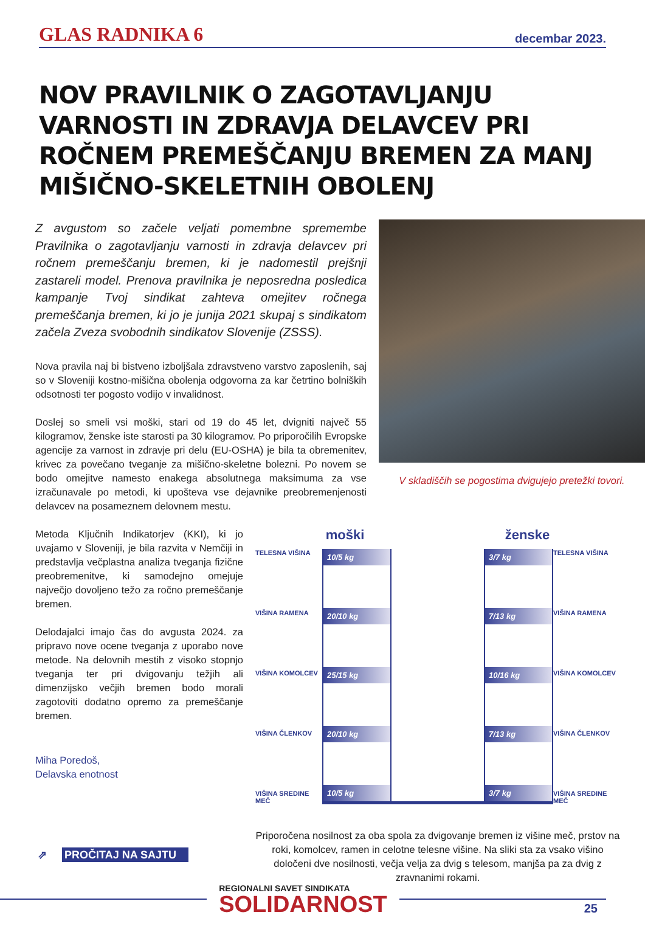GLAS RADNIKA 6 decembar 2023.
NOV PRAVILNIK O ZAGOTAVLJANJU VARNOSTI IN ZDRAVJA DELAVCEV PRI ROČNEM PREMEŠČANJU BREMEN ZA MANJ MIŠIČNO-SKELETNIH OBOLENJ
Z avgustom so začele veljati pomembne spremembe Pravilnika o zagotavljanju varnosti in zdravja delavcev pri ročnem premeščanju bremen, ki je nadomestil prejšnji zastareli model. Prenova pravilnika je neposredna posledica kampanje Tvoj sindikat zahteva omejitev ročnega premeščanja bremen, ki jo je junija 2021 skupaj s sindikatom začela Zveza svobodnih sindikatov Slovenije (ZSSS).
Nova pravila naj bi bistveno izboljšala zdravstveno varstvo zaposlenih, saj so v Sloveniji kostno-mišična obolenja odgovorna za kar četrtino bolniških odsotnosti ter pogosto vodijo v invalidnost.
Doslej so smeli vsi moški, stari od 19 do 45 let, dvigniti največ 55 kilogramov, ženske iste starosti pa 30 kilogramov. Po priporočilih Evropske agencije za varnost in zdravje pri delu (EU-OSHA) je bila ta obremenitev, krivec za povečano tveganje za mišično-skeletne bolezni. Po novem se bodo omejitve namesto enakega absolutnega maksimuma za vse izračunavale po metodi, ki upošteva vse dejavnike preobremenjenosti delavcev na posameznem delovnem mestu.
V skladiščih se pogostima dvigujejo pretežki tovori.
Metoda Ključnih Indikatorjev (KKI), ki jo uvajamo v Sloveniji, je bila razvita v Nemčiji in predstavlja večplastna analiza tveganja fizične preobremenitve, ki samodejno omejuje največjo dovoljeno težo za ročno premeščanje bremen.
Delodajalci imajo čas do avgusta 2024. za pripravo nove ocene tveganja z uporabo nove metode. Na delovnih mestih z visoko stopnjo tveganja ter pri dvigovanju težjih ali dimenzijsko večjih bremen bodo morali zagotoviti dodatno opremo za premeščanje bremen.
Miha Poredoš,
Delavska enotnost
⇗ PROČITAJ NA SAJTU
moški ženske
TELESNA VIŠINA
VIŠINA RAMENA
VIŠINA KOMOLCEV
VIŠINA ČLENKOV
VIŠINA SREDINE MEČ
10/5 kg
20/10 kg
25/15 kg
20/10 kg
10/5 kg
3/7 kg
7/13 kg
10/16 kg
7/13 kg
3/7 kg
TELESNA VIŠINA
VIŠINA RAMENA
VIŠINA KOMOLCEV
VIŠINA ČLENKOV
VIŠINA SREDINE MEČ
Priporočena nosilnost za oba spola za dvigovanje bremen iz višine meč, prstov na roki, komolcev, ramen in celotne telesne višine. Na sliki sta za vsako višino določeni dve nosilnosti, večja velja za dvig s telesom, manjša pa za dvig z zravnanimi rokami.
REGIONALNI SAVET SINDIKATA
SOLIDARNOST
25